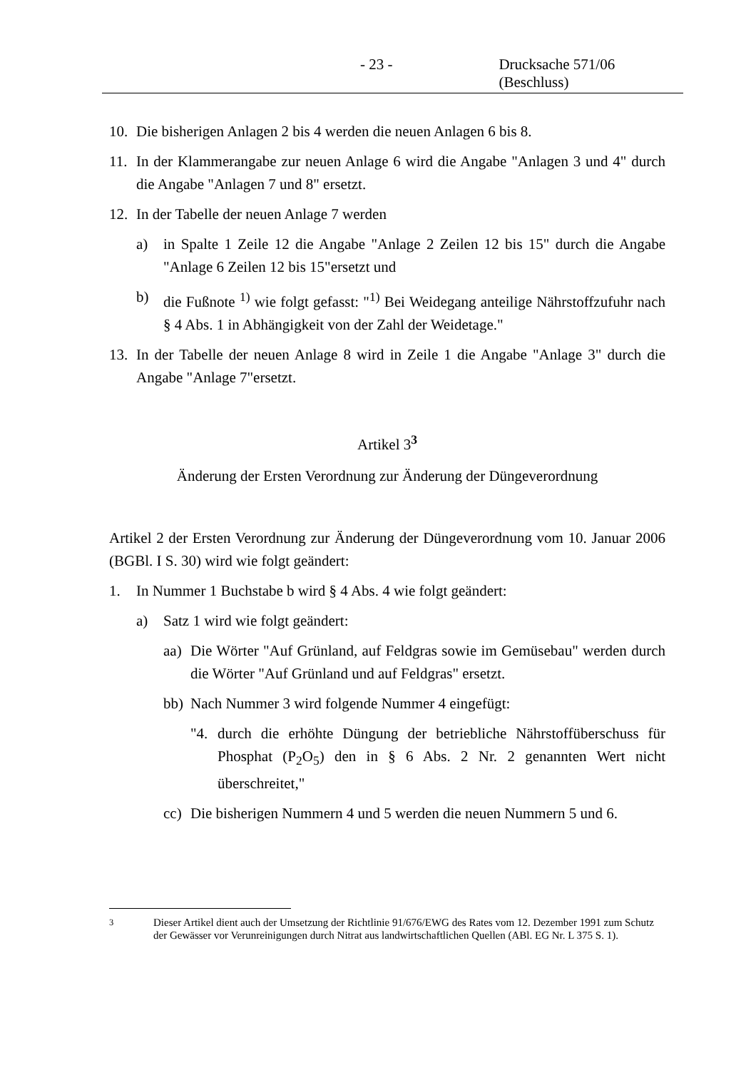- 23 - Drucksache 571/06 (Beschluss)
10. Die bisherigen Anlagen 2 bis 4 werden die neuen Anlagen 6 bis 8.
11. In der Klammerangabe zur neuen Anlage 6 wird die Angabe "Anlagen 3 und 4" durch die Angabe "Anlagen 7 und 8" ersetzt.
12. In der Tabelle der neuen Anlage 7 werden
a) in Spalte 1 Zeile 12 die Angabe "Anlage 2 Zeilen 12 bis 15" durch die Angabe "Anlage 6 Zeilen 12 bis 15"ersetzt und
b) die Fußnote <sup>1)</sup> wie folgt gefasst: "<sup>1)</sup> Bei Weidegang anteilige Nährstoffzufuhr nach § 4 Abs. 1 in Abhängigkeit von der Zahl der Weidetage."
13. In der Tabelle der neuen Anlage 8 wird in Zeile 1 die Angabe "Anlage 3" durch die Angabe "Anlage 7"ersetzt.
Artikel 3<sup>3</sup>
Änderung der Ersten Verordnung zur Änderung der Düngeverordnung
Artikel 2 der Ersten Verordnung zur Änderung der Düngeverordnung vom 10. Januar 2006 (BGBl. I S. 30) wird wie folgt geändert:
1. In Nummer 1 Buchstabe b wird § 4 Abs. 4 wie folgt geändert:
a) Satz 1 wird wie folgt geändert:
aa) Die Wörter "Auf Grünland, auf Feldgras sowie im Gemüsebau" werden durch die Wörter "Auf Grünland und auf Feldgras" ersetzt.
bb) Nach Nummer 3 wird folgende Nummer 4 eingefügt:
"4. durch die erhöhte Düngung der betriebliche Nährstoffüberschuss für Phosphat (P<sub>2</sub>O<sub>5</sub>) den in § 6 Abs. 2 Nr. 2 genannten Wert nicht überschreitet,"
cc) Die bisherigen Nummern 4 und 5 werden die neuen Nummern 5 und 6.
<sup>3</sup> Dieser Artikel dient auch der Umsetzung der Richtlinie 91/676/EWG des Rates vom 12. Dezember 1991 zum Schutz der Gewässer vor Verunreinigungen durch Nitrat aus landwirtschaftlichen Quellen (ABl. EG Nr. L 375 S. 1).